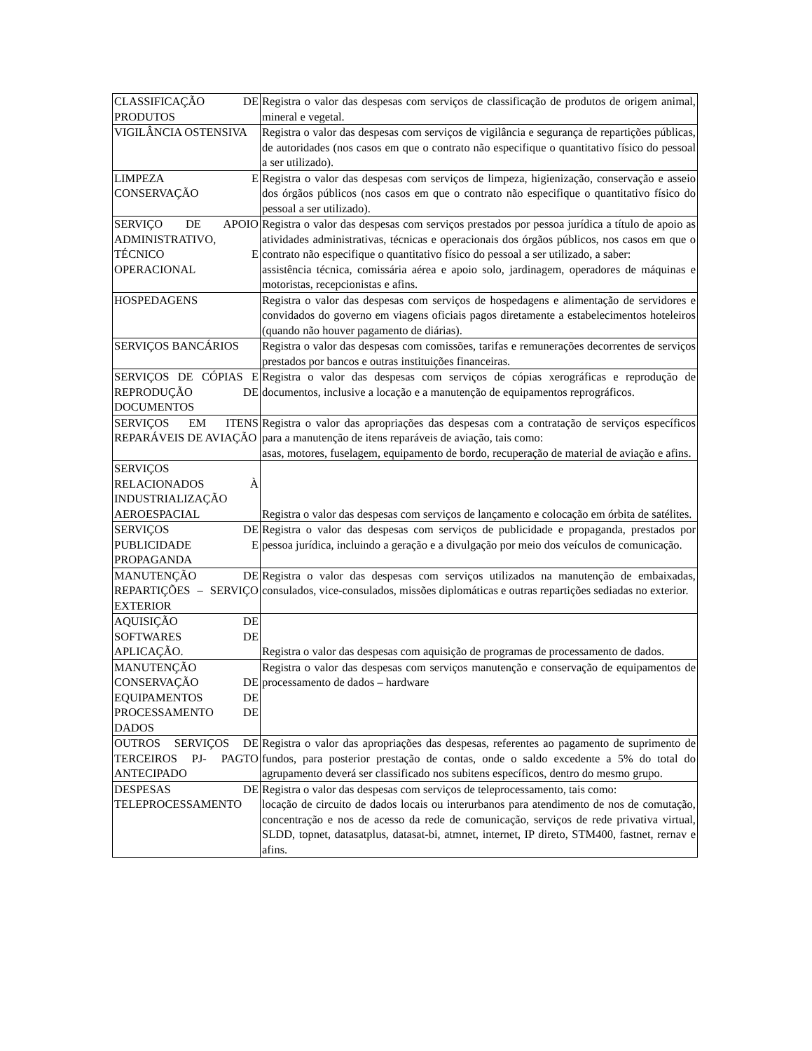| CLASSIFICAÇÃO DE PRODUTOS | Registra o valor das despesas com serviços de classificação de produtos de origem animal, mineral e vegetal. |
| VIGILÂNCIA OSTENSIVA | Registra o valor das despesas com serviços de vigilância e segurança de repartições públicas, de autoridades (nos casos em que o contrato não especifique o quantitativo físico do pessoal a ser utilizado). |
| LIMPEZA E CONSERVAÇÃO | Registra o valor das despesas com serviços de limpeza, higienização, conservação e asseio dos órgãos públicos (nos casos em que o contrato não especifique o quantitativo físico do pessoal a ser utilizado). |
| SERVIÇO DE APOIO ADMINISTRATIVO, TÉCNICO E OPERACIONAL | Registra o valor das despesas com serviços prestados por pessoa jurídica a título de apoio as atividades administrativas, técnicas e operacionais dos órgãos públicos, nos casos em que o contrato não especifique o quantitativo físico do pessoal a ser utilizado, a saber: assistência técnica, comissária aérea e apoio solo, jardinagem, operadores de máquinas e motoristas, recepcionistas e afins. |
| HOSPEDAGENS | Registra o valor das despesas com serviços de hospedagens e alimentação de servidores e convidados do governo em viagens oficiais pagos diretamente a estabelecimentos hoteleiros (quando não houver pagamento de diárias). |
| SERVIÇOS BANCÁRIOS | Registra o valor das despesas com comissões, tarifas e remunerações decorrentes de serviços prestados por bancos e outras instituições financeiras. |
| SERVIÇOS DE CÓPIAS E REPRODUÇÃO DE DOCUMENTOS | Registra o valor das despesas com serviços de cópias xerográficas e reprodução de documentos, inclusive a locação e a manutenção de equipamentos reprográficos. |
| SERVIÇOS EM ITENS REPARÁVEIS DE AVIAÇÃO | Registra o valor das apropriações das despesas com a contratação de serviços específicos para a manutenção de itens reparáveis de aviação, tais como: asas, motores, fuselagem, equipamento de bordo, recuperação de material de aviação e afins. |
| SERVIÇOS RELACIONADOS À INDUSTRIALIZAÇÃO AEROESPACIAL | Registra o valor das despesas com serviços de lançamento e colocação em órbita de satélites. |
| SERVIÇOS DE PUBLICIDADE E PROPAGANDA | Registra o valor das despesas com serviços de publicidade e propaganda, prestados por pessoa jurídica, incluindo a geração e a divulgação por meio dos veículos de comunicação. |
| MANUTENÇÃO DE REPARTIÇÕES – SERVIÇO EXTERIOR | Registra o valor das despesas com serviços utilizados na manutenção de embaixadas, consulados, vice-consulados, missões diplomáticas e outras repartições sediadas no exterior. |
| AQUISIÇÃO DE SOFTWARES DE APLICAÇÃO. | Registra o valor das despesas com aquisição de programas de processamento de dados. |
| MANUTENÇÃO CONSERVAÇÃO DE EQUIPAMENTOS DE PROCESSAMENTO DE DADOS | Registra o valor das despesas com serviços manutenção e conservação de equipamentos de processamento de dados – hardware |
| OUTROS SERVIÇOS DE TERCEIROS PJ- PAGTO ANTECIPADO | Registra o valor das apropriações das despesas, referentes ao pagamento de suprimento de fundos, para posterior prestação de contas, onde o saldo excedente a 5% do total do agrupamento deverá ser classificado nos subitens específicos, dentro do mesmo grupo. |
| DESPESAS DE TELEPROCESSAMENTO | Registra o valor das despesas com serviços de teleprocessamento, tais como: locação de circuito de dados locais ou interurbanos para atendimento de nos de comutação, concentração e nos de acesso da rede de comunicação, serviços de rede privativa virtual, SLDD, topnet, datasatplus, datasat-bi, atmnet, internet, IP direto, STM400, fastnet, rernav e afins. |